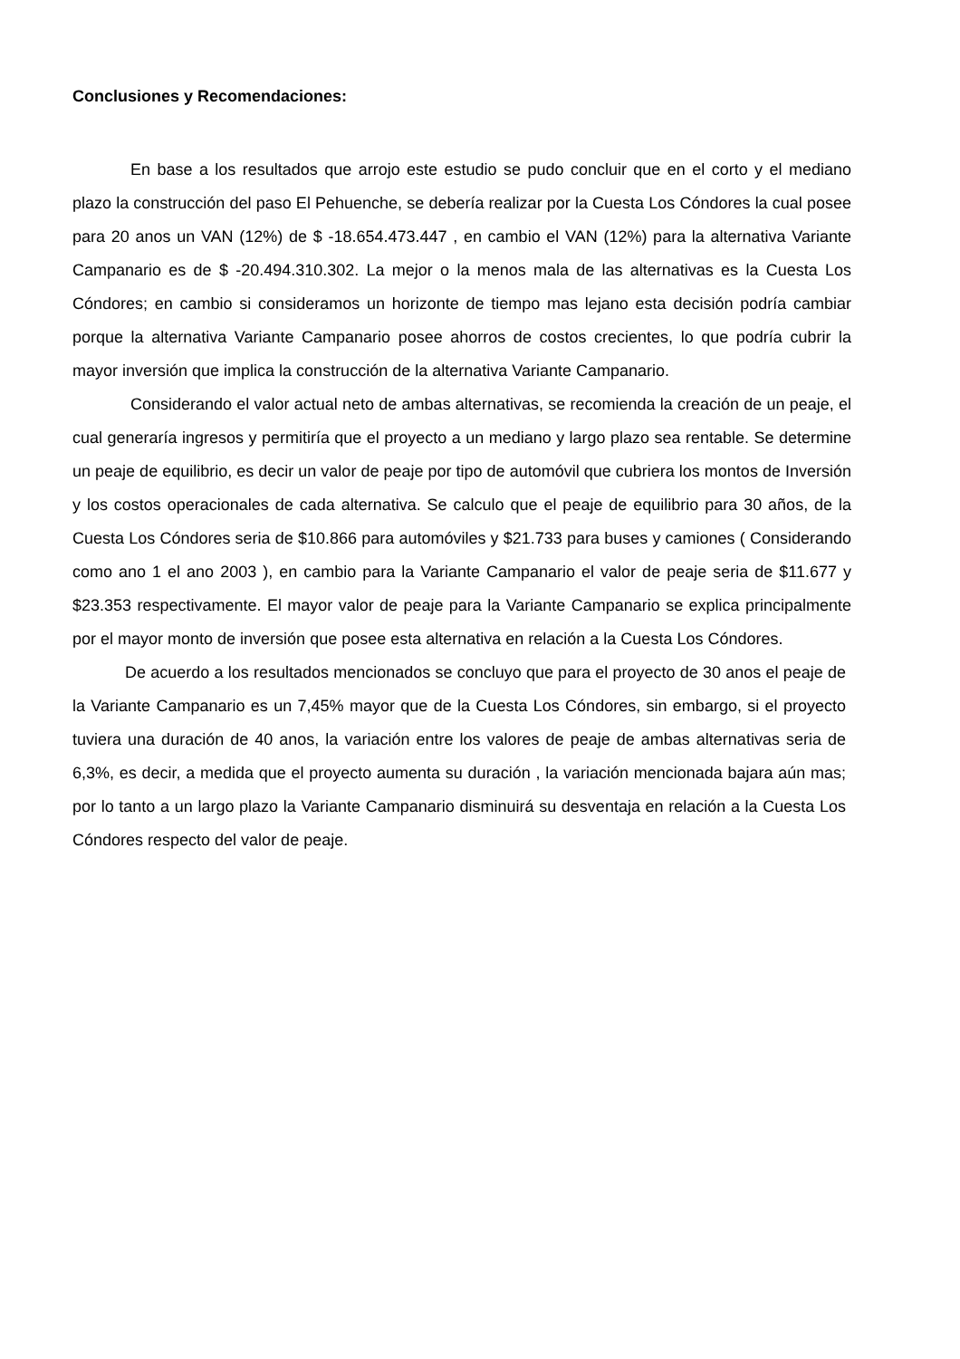Conclusiones y Recomendaciones:
En base a los resultados que arrojo este estudio se pudo concluir que en el corto y el mediano plazo la construcción del paso El Pehuenche, se debería realizar por la Cuesta Los Cóndores la cual posee para 20 anos un VAN (12%) de $ -18.654.473.447 , en cambio el VAN (12%) para la alternativa Variante Campanario es de $ -20.494.310.302. La mejor o la menos mala de las alternativas es la Cuesta Los Cóndores; en cambio si consideramos un horizonte de tiempo mas lejano esta decisión podría cambiar porque la alternativa Variante Campanario posee ahorros de costos crecientes, lo que podría cubrir la mayor inversión que implica la construcción de la alternativa Variante Campanario.
Considerando el valor actual neto de ambas alternativas, se recomienda la creación de un peaje, el cual generaría ingresos y permitiría que el proyecto a un mediano y largo plazo sea rentable. Se determine un peaje de equilibrio, es decir un valor de peaje por tipo de automóvil que cubriera los montos de Inversión y los costos operacionales de cada alternativa. Se calculo que el peaje de equilibrio para 30 años, de la Cuesta Los Cóndores seria de $10.866 para automóviles y $21.733 para buses y camiones ( Considerando como ano 1 el ano 2003 ), en cambio para la Variante Campanario el valor de peaje seria de $11.677 y $23.353 respectivamente. El mayor valor de peaje para la Variante Campanario se explica principalmente por el mayor monto de inversión que posee esta alternativa en relación a la Cuesta Los Cóndores.
De acuerdo a los resultados mencionados se concluyo que para el proyecto de 30 anos el peaje de la Variante Campanario es un 7,45% mayor que de la Cuesta Los Cóndores, sin embargo, si el proyecto tuviera una duración de 40 anos, la variación entre los valores de peaje de ambas alternativas seria de 6,3%, es decir, a medida que el proyecto aumenta su duración , la variación mencionada bajara aún mas; por lo tanto a un largo plazo la Variante Campanario disminuirá su desventaja en relación a la Cuesta Los Cóndores respecto del valor de peaje.